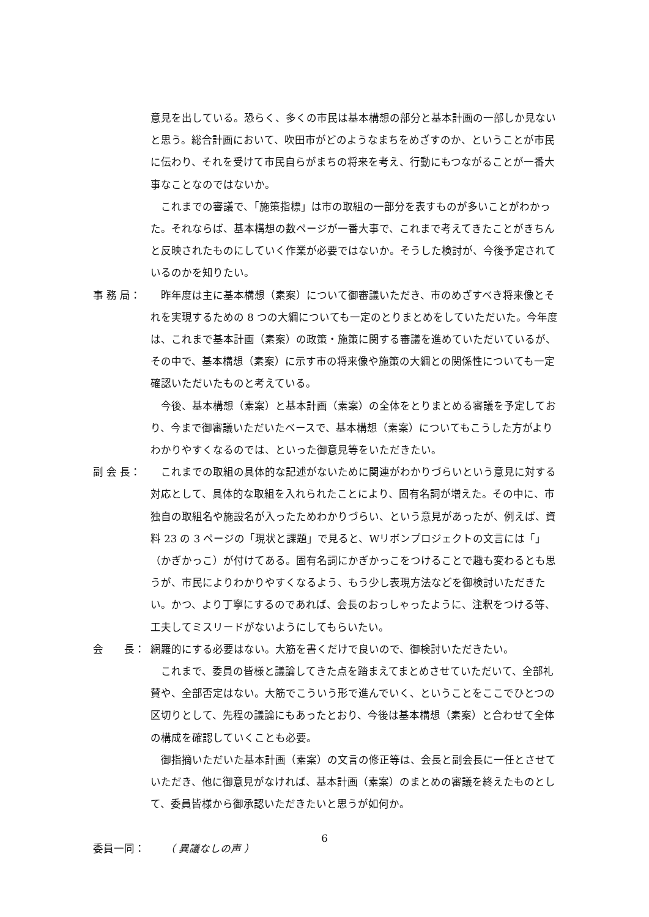意見を出している。恐らく、多くの市民は基本構想の部分と基本計画の一部しか見ないと思う。総合計画において、吹田市がどのようなまちをめざすのか、ということが市民に伝わり、それを受けて市民自らがまちの将来を考え、行動にもつながることが一番大事なことなのではないか。
これまでの審議で、「施策指標」は市の取組の一部分を表すものが多いことがわかった。それならば、基本構想の数ページが一番大事で、これまで考えてきたことがきちんと反映されたものにしていく作業が必要ではないか。そうした検討が、今後予定されているのかを知りたい。
事 務 局： 昨年度は主に基本構想（素案）について御審議いただき、市のめざすべき将来像とそれを実現するための 8 つの大綱についても一定のとりまとめをしていただいた。今年度は、これまで基本計画（素案）の政策・施策に関する審議を進めていただいているが、その中で、基本構想（素案）に示す市の将来像や施策の大綱との関係性についても一定確認いただいたものと考えている。
今後、基本構想（素案）と基本計画（素案）の全体をとりまとめる審議を予定しており、今まで御審議いただいたベースで、基本構想（素案）についてもこうした方がよりわかりやすくなるのでは、といった御意見等をいただきたい。
副 会 長： これまでの取組の具体的な記述がないために関連がわかりづらいという意見に対する対応として、具体的な取組を入れられたことにより、固有名詞が増えた。その中に、市独自の取組名や施設名が入ったためわかりづらい、という意見があったが、例えば、資料 23 の 3 ページの「現状と課題」で見ると、Wリボンプロジェクトの文言には「」（かぎかっこ）が付けてある。固有名詞にかぎかっこをつけることで趣も変わるとも思うが、市民によりわかりやすくなるよう、もう少し表現方法などを御検討いただきたい。かつ、より丁寧にするのであれば、会長のおっしゃったように、注釈をつける等、工夫してミスリードがないようにしてもらいたい。
会　　長： 網羅的にする必要はない。大筋を書くだけで良いので、御検討いただきたい。
これまで、委員の皆様と議論してきた点を踏まえてまとめさせていただいて、全部礼賛や、全部否定はない。大筋でこういう形で進んでいく、ということをここでひとつの区切りとして、先程の議論にもあったとおり、今後は基本構想（素案）と合わせて全体の構成を確認していくことも必要。
御指摘いただいた基本計画（素案）の文言の修正等は、会長と副会長に一任とさせていただき、他に御意見がなければ、基本計画（素案）のまとめの審議を終えたものとして、委員皆様から御承認いただきたいと思うが如何か。
委員一同： （ 異議なしの声 ）
6